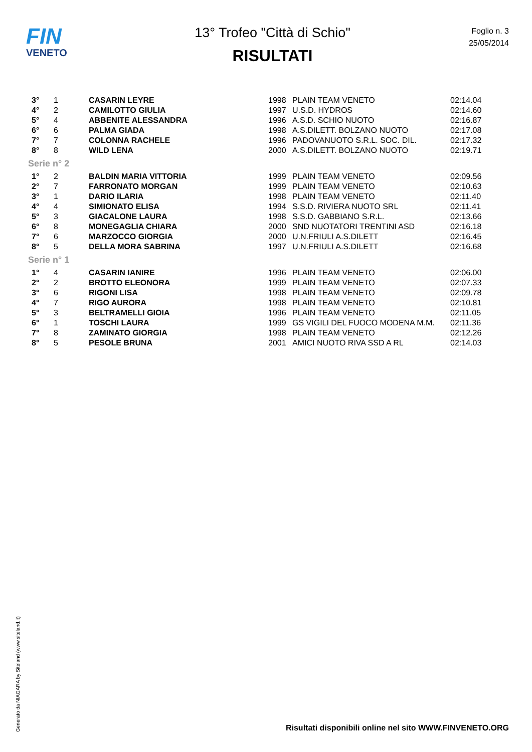FIN
VENETO
13° Trofeo "Città di Schio"
RISULTATI
Foglio n. 3
25/05/2014
| 3° | 1 | CASARIN LEYRE | 1998 | PLAIN TEAM VENETO | 02:14.04 |
| 4° | 2 | CAMILOTTO GIULIA | 1997 | U.S.D. HYDROS | 02:14.60 |
| 5° | 4 | ABBENITE ALESSANDRA | 1996 | A.S.D. SCHIO NUOTO | 02:16.87 |
| 6° | 6 | PALMA GIADA | 1998 | A.S.DILETT. BOLZANO NUOTO | 02:17.08 |
| 7° | 7 | COLONNA RACHELE | 1996 | PADOVANUOTO S.R.L. SOC. DIL. | 02:17.32 |
| 8° | 8 | WILD LENA | 2000 | A.S.DILETT. BOLZANO NUOTO | 02:19.71 |
| Serie n° 2 | | | | | |
| 1° | 2 | BALDIN MARIA VITTORIA | 1999 | PLAIN TEAM VENETO | 02:09.56 |
| 2° | 7 | FARRONATO MORGAN | 1999 | PLAIN TEAM VENETO | 02:10.63 |
| 3° | 1 | DARIO ILARIA | 1998 | PLAIN TEAM VENETO | 02:11.40 |
| 4° | 4 | SIMIONATO ELISA | 1994 | S.S.D. RIVIERA NUOTO SRL | 02:11.41 |
| 5° | 3 | GIACALONE LAURA | 1998 | S.S.D. GABBIANO S.R.L. | 02:13.66 |
| 6° | 8 | MONEGAGLIA CHIARA | 2000 | SND NUOTATORI TRENTINI ASD | 02:16.18 |
| 7° | 6 | MARZOCCO GIORGIA | 2000 | U.N.FRIULI A.S.DILETT | 02:16.45 |
| 8° | 5 | DELLA MORA SABRINA | 1997 | U.N.FRIULI A.S.DILETT | 02:16.68 |
| Serie n° 1 | | | | | |
| 1° | 4 | CASARIN IANIRE | 1996 | PLAIN TEAM VENETO | 02:06.00 |
| 2° | 2 | BROTTO ELEONORA | 1999 | PLAIN TEAM VENETO | 02:07.33 |
| 3° | 6 | RIGONI LISA | 1998 | PLAIN TEAM VENETO | 02:09.78 |
| 4° | 7 | RIGO AURORA | 1998 | PLAIN TEAM VENETO | 02:10.81 |
| 5° | 3 | BELTRAMELLI GIOIA | 1996 | PLAIN TEAM VENETO | 02:11.05 |
| 6° | 1 | TOSCHI LAURA | 1999 | GS VIGILI DEL FUOCO MODENA M.M. | 02:11.36 |
| 7° | 8 | ZAMINATO GIORGIA | 1998 | PLAIN TEAM VENETO | 02:12.26 |
| 8° | 5 | PESOLE BRUNA | 2001 | AMICI NUOTO RIVA SSD A RL | 02:14.03 |
Generato da NIAGARA by Siteland (www.siteland.it)
Risultati disponibili online nel sito WWW.FINVENETO.ORG